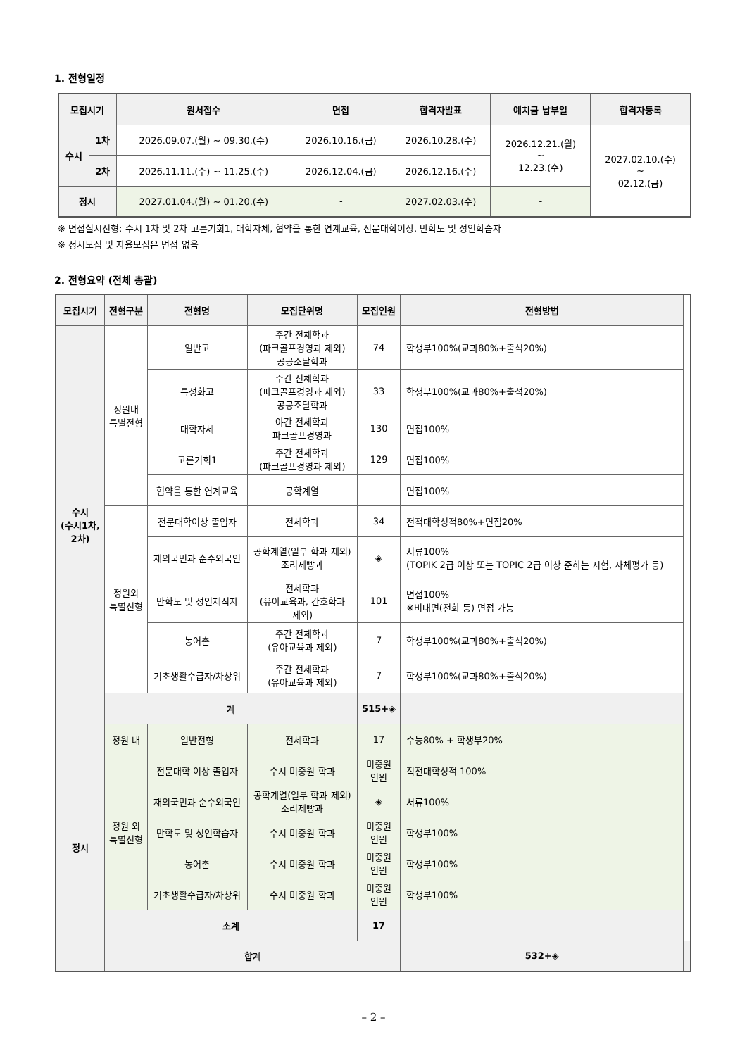1. 전형일정
| 모집시기 | | 원서접수 | 면접 | 합격자발표 | 예치금 납부일 | 합격자등록 |
| --- | --- | --- | --- | --- | --- | --- |
| 수시 | 1차 | 2026.09.07.(월) ~ 09.30.(수) | 2026.10.16.(금) | 2026.10.28.(수) | 2026.12.21.(월) ~ 12.23.(수) | 2027.02.10.(수) ~ 02.12.(금) |
| | 2차 | 2026.11.11.(수) ~ 11.25.(수) | 2026.12.04.(금) | 2026.12.16.(수) | | |
| 정시 | | 2027.01.04.(월) ~ 01.20.(수) | - | 2027.02.03.(수) | - | |
※ 면접실시전형: 수시 1차 및 2차 고른기회1, 대학자체, 협약을 통한 연계교육, 전문대학이상, 만학도 및 성인학습자
※ 정시모집 및 자율모집은 면접 없음
2. 전형요약 (전체 총괄)
| 모집시기 | 전형구분 | 전형명 | 모집단위명 | 모집인원 | 전형방법 | |
| --- | --- | --- | --- | --- | --- | --- |
| 수시 (수시1차, 2차) | 정원내 특별전형 | 일반고 | 주간 전체학과 (파크골프경영과 제외) 공공조달학과 | 74 | 학생부100%(교과80%+출석20%) | |
| | | 특성화고 | 주간 전체학과 (파크골프경영과 제외) 공공조달학과 | 33 | 학생부100%(교과80%+출석20%) | |
| | | 대학자체 | 야간 전체학과 파크골프경영과 | 130 | 면접100% | |
| | | 고른기회1 | 주간 전체학과 (파크골프경영과 제외) | 129 | 면접100% | |
| | | 협약을 통한 연계교육 | 공학계열 | | 면접100% | |
| | 정원외 특별전형 | 전문대학이상 졸업자 | 전체학과 | 34 | 전적대학성적80%+면접20% | |
| | | 재외국민과 순수외국인 | 공학계열(일부 학과 제외) 조리제빵과 | ◈ | 서류100% (TOPIK 2급 이상 또는 TOPIC 2급 이상 준하는 시험, 자체평가 등) | |
| | | 만학도 및 성인재직자 | 전체학과 (유아교육과, 간호학과 제외) | 101 | 면접100% ※비대면(전화 등) 면접 가능 | |
| | | 농어촌 | 주간 전체학과 (유아교육과 제외) | 7 | 학생부100%(교과80%+출석20%) | |
| | | 기초생활수급자/차상위 | 주간 전체학과 (유아교육과 제외) | 7 | 학생부100%(교과80%+출석20%) | |
| | 계 | | | 515+◈ | | |
| 정시 | 정원 내 | 일반전형 | 전체학과 | 17 | 수능80% + 학생부20% | |
| | 정원 외 특별전형 | 전문대학 이상 졸업자 | 수시 미충원 학과 | 미충원 인원 | 직전대학성적 100% | |
| | | 재외국민과 순수외국인 | 공학계열(일부 학과 제외) 조리제빵과 | ◈ | 서류100% | |
| | | 만학도 및 성인학습자 | 수시 미충원 학과 | 미충원 인원 | 학생부100% | |
| | | 농어촌 | 수시 미충원 학과 | 미충원 인원 | 학생부100% | |
| | | 기초생활수급자/차상위 | 수시 미충원 학과 | 미충원 인원 | 학생부100% | |
| | 소계 | | | 17 | | |
| | 합계 | | | | 532+◈ | |
– 2 –